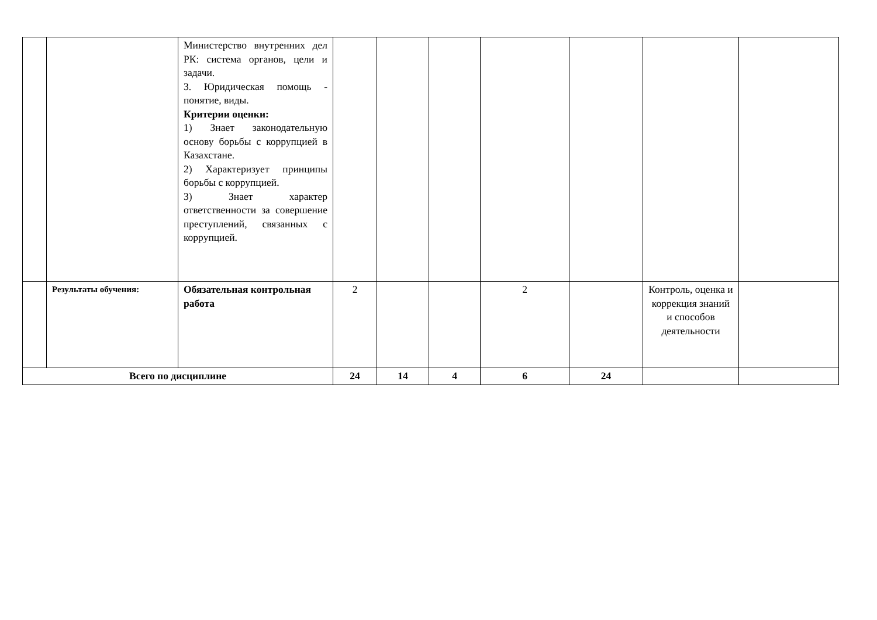| | | Министерство внутренних дел РК: система органов, цели и задачи. 3. Юридическая помощь - понятие, виды. Критерии оценки: 1) Знает законодательную основу борьбы с коррупцией в Казахстане. 2) Характеризует принципы борьбы с коррупцией. 3) Знает характер ответственности за совершение преступлений, связанных с коррупцией. | | | | | | | |
| | Результаты обучения: | Обязательная контрольная работа | 2 | | | 2 | | Контроль, оценка и коррекция знаний и способов деятельности | |
| Всего по дисциплине | | | 24 | 14 | 4 | 6 | 24 | | |